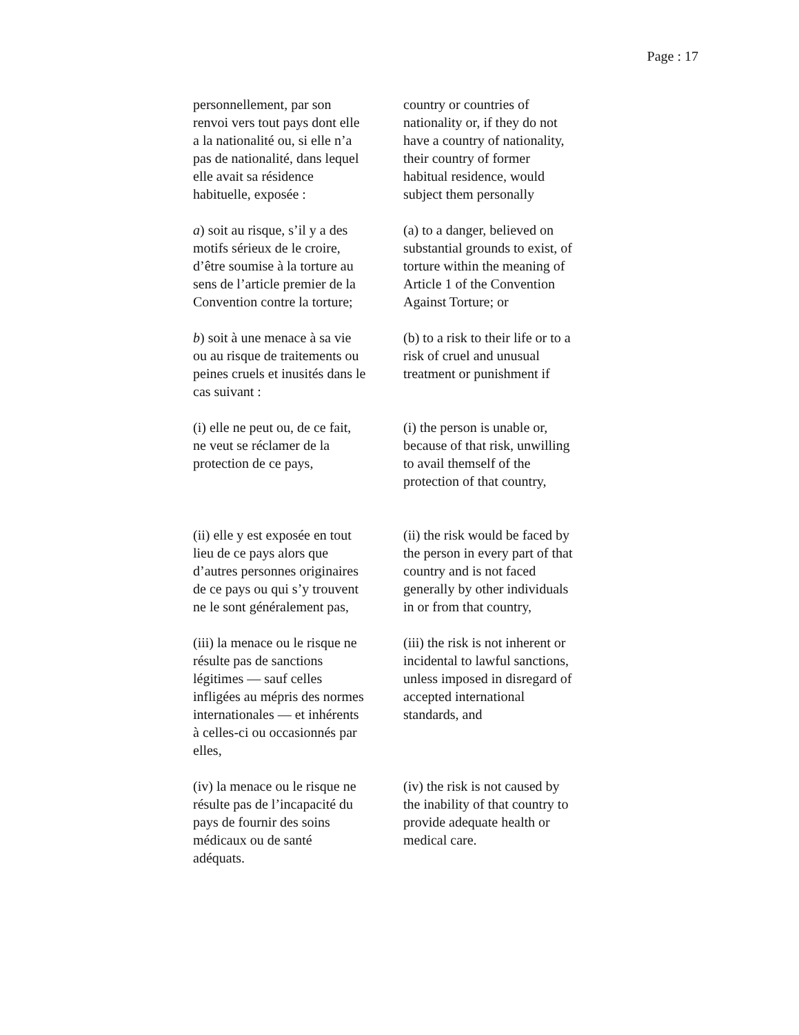Page : 17
personnellement, par son
renvoi vers tout pays dont elle
a la nationalité ou, si elle n’a
pas de nationalité, dans lequel
elle avait sa résidence
habituelle, exposée :
country or countries of
nationality or, if they do not
have a country of nationality,
their country of former
habitual residence, would
subject them personally
a) soit au risque, s’il y a des
motifs sérieux de le croire,
d’être soumise à la torture au
sens de l’article premier de la
Convention contre la torture;
(a) to a danger, believed on
substantial grounds to exist, of
torture within the meaning of
Article 1 of the Convention
Against Torture; or
b) soit à une menace à sa vie
ou au risque de traitements ou
peines cruels et inusités dans le
cas suivant :
(b) to a risk to their life or to a
risk of cruel and unusual
treatment or punishment if
(i) elle ne peut ou, de ce fait,
ne veut se réclamer de la
protection de ce pays,
(i) the person is unable or,
because of that risk, unwilling
to avail themself of the
protection of that country,
(ii) elle y est exposée en tout
lieu de ce pays alors que
d’autres personnes originaires
de ce pays ou qui s’y trouvent
ne le sont généralement pas,
(ii) the risk would be faced by
the person in every part of that
country and is not faced
generally by other individuals
in or from that country,
(iii) la menace ou le risque ne
résulte pas de sanctions
légitimes — sauf celles
infligées au mépris des normes
internationales — et inhérents
à celles-ci ou occasionnés par
elles,
(iii) the risk is not inherent or
incidental to lawful sanctions,
unless imposed in disregard of
accepted international
standards, and
(iv) la menace ou le risque ne
résulte pas de l’incapacité du
pays de fournir des soins
médicaux ou de santé
adéquats.
(iv) the risk is not caused by
the inability of that country to
provide adequate health or
medical care.